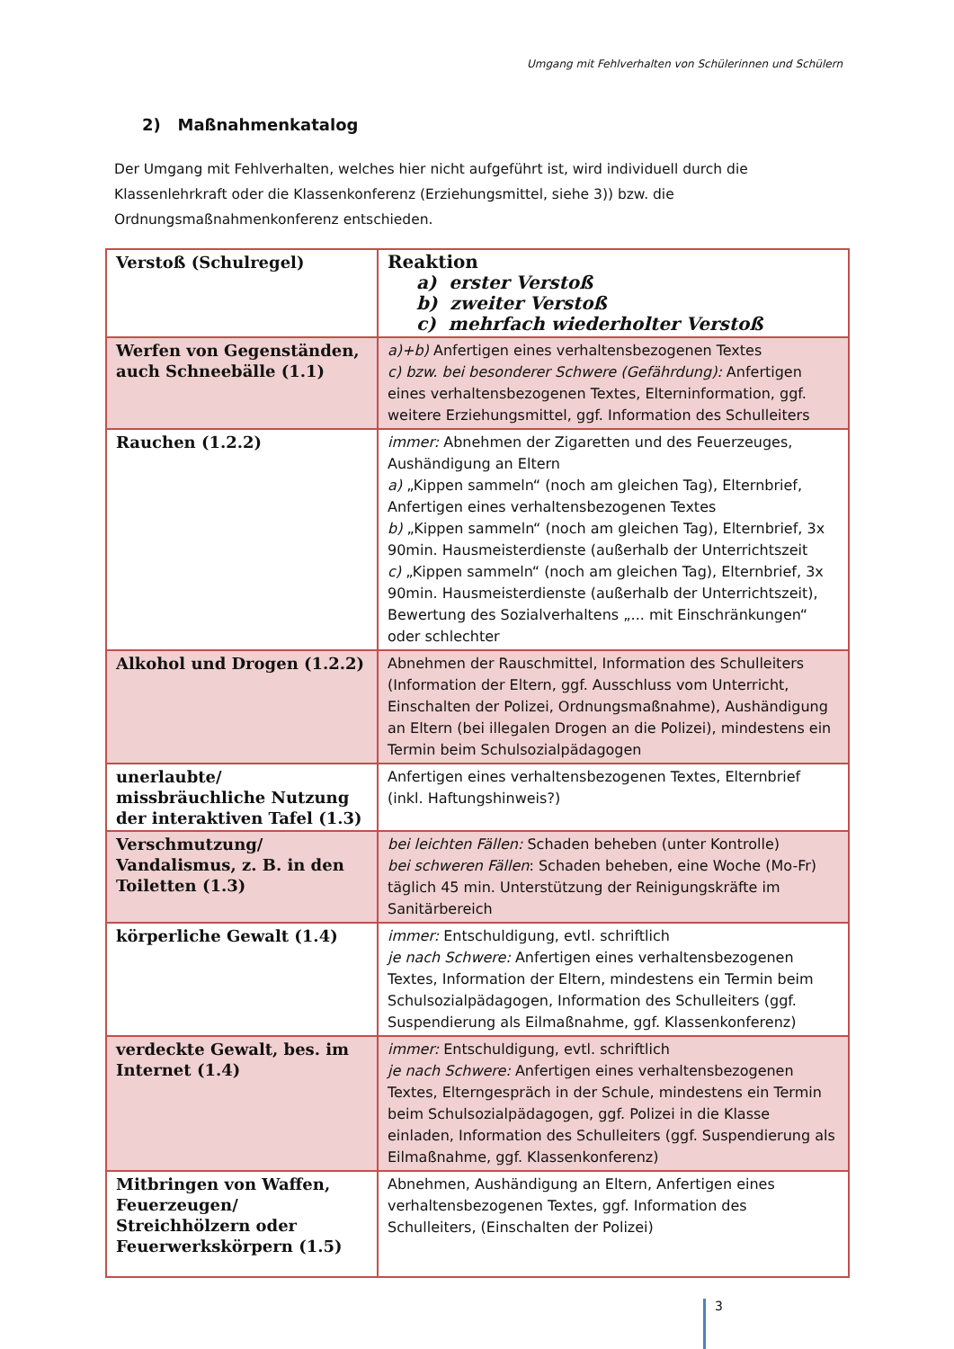Umgang mit Fehlverhalten von Schülerinnen und Schülern
2) Maßnahmenkatalog
Der Umgang mit Fehlverhalten, welches hier nicht aufgeführt ist, wird individuell durch die Klassenlehrkraft oder die Klassenkonferenz (Erziehungsmittel, siehe 3)) bzw. die Ordnungsmaßnahmenkonferenz entschieden.
| Verstoß (Schulregel) | Reaktion a) erster Verstoß b) zweiter Verstoß c) mehrfach wiederholter Verstoß |
| --- | --- |
| Werfen von Gegenständen, auch Schneebälle (1.1) | a)+b) Anfertigen eines verhaltensbezogenen Textes c) bzw. bei besonderer Schwere (Gefährdung): Anfertigen eines verhaltensbezogenen Textes, Elterninformation, ggf. weitere Erziehungsmittel, ggf. Information des Schulleiters |
| Rauchen (1.2.2) | immer: Abnehmen der Zigaretten und des Feuerzeuges, Aushändigung an Eltern a) „Kippen sammeln“ (noch am gleichen Tag), Elternbrief, Anfertigen eines verhaltensbezogenen Textes b) „Kippen sammeln“ (noch am gleichen Tag), Elternbrief, 3x 90min. Hausmeisterdienste (außerhalb der Unterrichtszeit c) „Kippen sammeln“ (noch am gleichen Tag), Elternbrief, 3x 90min. Hausmeisterdienste (außerhalb der Unterrichtszeit), Bewertung des Sozialverhaltens „... mit Einschränkungen“ oder schlechter |
| Alkohol und Drogen (1.2.2) | Abnehmen der Rauschmittel, Information des Schulleiters (Information der Eltern, ggf. Ausschluss vom Unterricht, Einschalten der Polizei, Ordnungsmaßnahme), Aushändigung an Eltern (bei illegalen Drogen an die Polizei), mindestens ein Termin beim Schulsozialpädagogen |
| unerlaubte/ missbräuchliche Nutzung der interaktiven Tafel (1.3) | Anfertigen eines verhaltensbezogenen Textes, Elternbrief (inkl. Haftungshinweis?) |
| Verschmutzung/ Vandalismus, z. B. in den Toiletten (1.3) | bei leichten Fällen: Schaden beheben (unter Kontrolle) bei schweren Fällen : Schaden beheben, eine Woche (Mo-Fr) täglich 45 min. Unterstützung der Reinigungskräfte im Sanitärbereich |
| körperliche Gewalt (1.4) | immer: Entschuldigung, evtl. schriftlich je nach Schwere: Anfertigen eines verhaltensbezogenen Textes, Information der Eltern, mindestens ein Termin beim Schulsozialpädagogen, Information des Schulleiters (ggf. Suspendierung als Eilmaßnahme, ggf. Klassenkonferenz) |
| verdeckte Gewalt, bes. im Internet (1.4) | immer: Entschuldigung, evtl. schriftlich je nach Schwere: Anfertigen eines verhaltensbezogenen Textes, Elterngespräch in der Schule, mindestens ein Termin beim Schulsozialpädagogen, ggf. Polizei in die Klasse einladen, Information des Schulleiters (ggf. Suspendierung als Eilmaßnahme, ggf. Klassenkonferenz) |
| Mitbringen von Waffen, Feuerzeugen/ Streichhölzern oder Feuerwerkskörpern (1.5) | Abnehmen, Aushändigung an Eltern, Anfertigen eines verhaltensbezogenen Textes, ggf. Information des Schulleiters, (Einschalten der Polizei) |
3